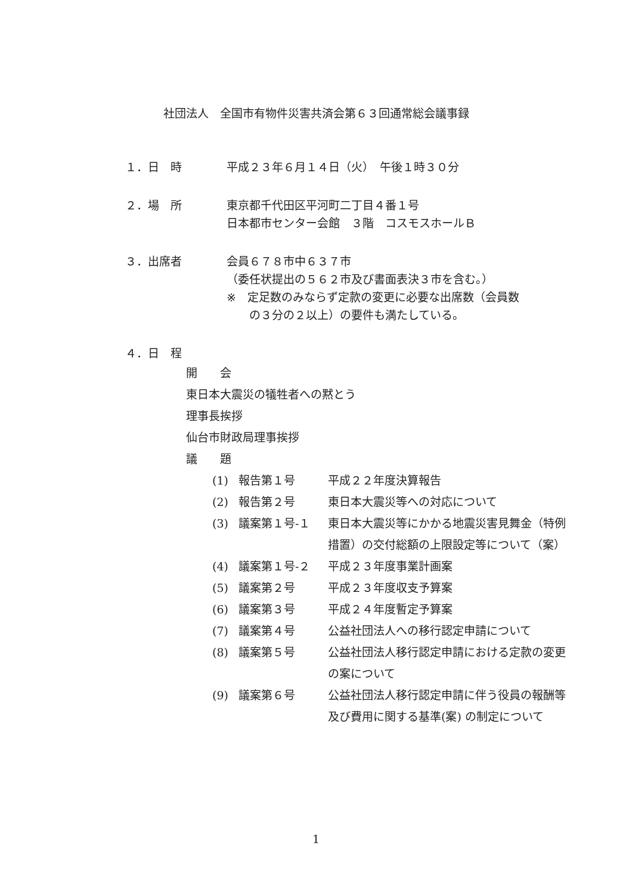社団法人　全国市有物件災害共済会第６３回通常総会議事録
１．日　時 平成２３年６月１４日（火）　午後１時３０分
２．場　所 東京都千代田区平河町二丁目４番１号
日本都市センター会館　３階　コスモスホールＢ
３．出席者 会員６７８市中６３７市
（委任状提出の５６２市及び書面表決３市を含む。）
※　定足数のみならず定款の変更に必要な出席数（会員数
　　の３分の２以上）の要件も満たしている。
４．日　程
開　　会
東日本大震災の犠牲者への黙とう
理事長挨拶
仙台市財政局理事挨拶
議　　題
(1) 報告第１号 平成２２年度決算報告
(2) 報告第２号 東日本大震災等への対応について
(3) 議案第１号-１ 東日本大震災等にかかる地震災害見舞金（特例措置）の交付総額の上限設定等について（案）
(4) 議案第１号-２ 平成２３年度事業計画案
(5) 議案第２号 平成２３年度収支予算案
(6) 議案第３号 平成２４年度暫定予算案
(7) 議案第４号 公益社団法人への移行認定申請について
(8) 議案第５号 公益社団法人移行認定申請における定款の変更の案について
(9) 議案第６号 公益社団法人移行認定申請に伴う役員の報酬等及び費用に関する基準(案) の制定について
1